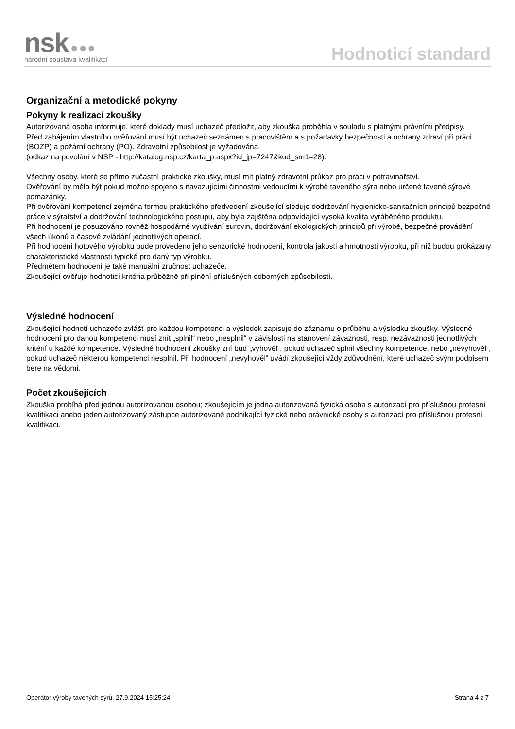nsk ●●●
národní soustava kvalifikací
Hodnoticí standard
Organizační a metodické pokyny
Pokyny k realizaci zkoušky
Autorizovaná osoba informuje, které doklady musí uchazeč předložit, aby zkouška proběhla v souladu s platnými právními předpisy.
Před zahájením vlastního ověřování musí být uchazeč seznámen s pracovištěm a s požadavky bezpečnosti a ochrany zdraví při práci (BOZP) a požární ochrany (PO). Zdravotní způsobilost je vyžadována.
(odkaz na povolání v NSP - http://katalog.nsp.cz/karta_p.aspx?id_jp=7247&kod_sm1=28).
Všechny osoby, které se přímo zúčastní praktické zkoušky, musí mít platný zdravotní průkaz pro práci v potravinářství.
Ověřování by mělo být pokud možno spojeno s navazujícími činnostmi vedoucími k výrobě taveného sýra nebo určené tavené sýrové pomazánky.
Při ověřování kompetencí zejména formou praktického předvedení zkoušející sleduje dodržování hygienicko-sanitačních principů bezpečné práce v sýrařství a dodržování technologického postupu, aby byla zajištěna odpovídající vysoká kvalita vyráběného produktu.
Při hodnocení je posuzováno rovněž hospodárné využívání surovin, dodržování ekologických principů při výrobě, bezpečné provádění všech úkonů a časové zvládání jednotlivých operací.
Při hodnocení hotového výrobku bude provedeno jeho senzorické hodnocení, kontrola jakosti a hmotnosti výrobku, při níž budou prokázány charakteristické vlastnosti typické pro daný typ výrobku.
Předmětem hodnocení je také manuální zručnost uchazeče.
Zkoušející ověřuje hodnoticí kritéria průběžně při plnění příslušných odborných způsobilostí.
Výsledné hodnocení
Zkoušející hodnotí uchazeče zvlášť pro každou kompetenci a výsledek zapisuje do záznamu o průběhu a výsledku zkoušky. Výsledné hodnocení pro danou kompetenci musí znít „splnil“ nebo „nesplnil“ v závislosti na stanovení závaznosti, resp. nezávaznosti jednotlivých kritérií u každé kompetence. Výsledné hodnocení zkoušky zní buď „vyhověl“, pokud uchazeč splnil všechny kompetence, nebo „nevyhověl“, pokud uchazeč některou kompetenci nesplnil. Při hodnocení „nevyhověl“ uvádí zkoušející vždy zdůvodnění, které uchazeč svým podpisem bere na vědomí.
Počet zkoušejících
Zkouška probíhá před jednou autorizovanou osobou; zkoušejícím je jedna autorizovaná fyzická osoba s autorizací pro příslušnou profesní kvalifikaci anebo jeden autorizovaný zástupce autorizované podnikající fyzické nebo právnické osoby s autorizací pro příslušnou profesní kvalifikaci.
Operátor výroby tavených sýrů, 27.9.2024 15:25:24 Strana 4 z 7